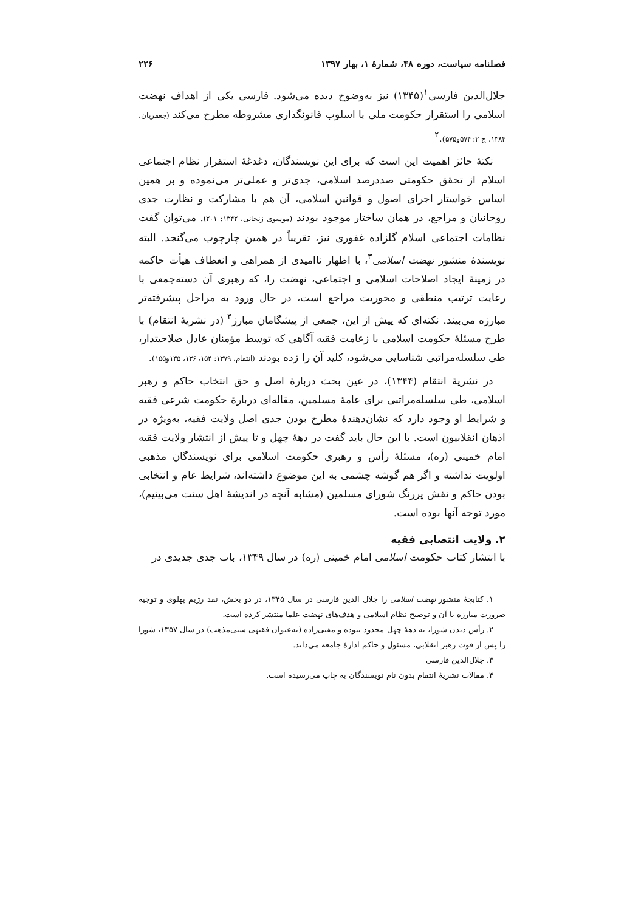فصلنامه سیاست، دوره ۴۸، شمارۀ ۱، بهار ۱۳۹۷ ۲۲۶
جلال‌الدین فارسی<sup>۱</sup>(۱۳۴۵) نیز به‌وضوح دیده می‌شود. فارسی یکی از اهداف نهضت اسلامی را استقرار حکومت ملی با اسلوب قانونگذاری مشروطه مطرح می‌کند (جعفریان، ۱۳۸۴، ج ۲: ۵۷۴و۵۷۵).<sup>۲</sup>
نکتۀ حائز اهمیت این است که برای این نویسندگان، دغدغۀ استقرار نظام اجتماعی اسلام از تحقق حکومتی صددرصد اسلامی، جدی‌تر و عملی‌تر می‌نموده و بر همین اساس خواستار اجرای اصول و قوانین اسلامی، آن هم با مشارکت و نظارت جدی روحانیان و مراجع، در همان ساختار موجود بودند (موسوی زنجانی، ۱۳۴۲: ۲۰۱). می‌توان گفت نظامات اجتماعی اسلام گلزاده غفوری نیز، تقریباً در همین چارچوب می‌گنجد. البته نویسندۀ منشور نهضت اسلامی<sup>۳</sup>، با اظهار ناامیدی از همراهی و انعطاف هیأت حاکمه در زمینۀ ایجاد اصلاحات اسلامی و اجتماعی، نهضت را، که رهبری آن دسته‌جمعی با رعایت ترتیب منطقی و محوریت مراجع است، در حال ورود به مراحل پیشرفته‌تر مبارزه می‌بیند. نکته‌ای که پیش از این، جمعی از پیشگامان مبارز<sup>۴</sup> (در نشریۀ انتقام) با طرح مسئلۀ حکومت اسلامی با زعامت فقیه آگاهی که توسط مؤمنان عادل صلاحیتدار، طی سلسله‌مراتبی شناسایی می‌شود، کلید آن را زده بودند (انتقام، ۱۳۷۹: ۱۵۴، ۱۳۶، ۱۳۵و۱۵۵).
در نشریۀ انتقام (۱۳۴۴)، در عین بحث دربارۀ اصل و حق انتخاب حاکم و رهبر اسلامی، طی سلسله‌مراتبی برای عامۀ مسلمین، مقاله‌ای دربارۀ حکومت شرعی فقیه و شرایط او وجود دارد که نشان‌دهندۀ مطرح بودن جدی اصل ولایت فقیه، به‌ویژه در اذهان انقلابیون است. با این حال باید گفت در دهۀ چهل و تا پیش از انتشار ولایت فقیه امام خمینی (ره)، مسئلۀ رأس و رهبری حکومت اسلامی برای نویسندگان مذهبی اولویت نداشته و اگر هم گوشه چشمی به این موضوع داشته‌اند، شرایط عام و انتخابی بودن حاکم و نقش پررنگ شورای مسلمین (مشابه آنچه در اندیشۀ اهل سنت می‌بینیم)، مورد توجه آنها بوده است.
۲. ولایت انتصابی فقیه
با انتشار کتاب حکومت اسلامی امام خمینی (ره) در سال ۱۳۴۹، باب جدی جدیدی در
۱. کتابچۀ منشور نهضت اسلامی را جلال الدین فارسی در سال ۱۳۴۵، در دو بخش، نقد رژیم پهلوی و توجیه ضرورت مبارزه با آن و توضیح نظام اسلامی و هدف‌های نهضت علما منتشر کرده است.
۲. رأس دیدن شورا، به دهۀ چهل محدود نبوده و مفتی‌زاده (به‌عنوان فقیهی سنی‌مذهب) در سال ۱۳۵۷، شورا را پس از فوت رهبر انقلابی، مسئول و حاکم ادارۀ جامعه می‌داند.
۳. جلال‌الدین فارسی
۴. مقالات نشریۀ انتقام بدون نام نویسندگان به چاپ می‌رسیده است.